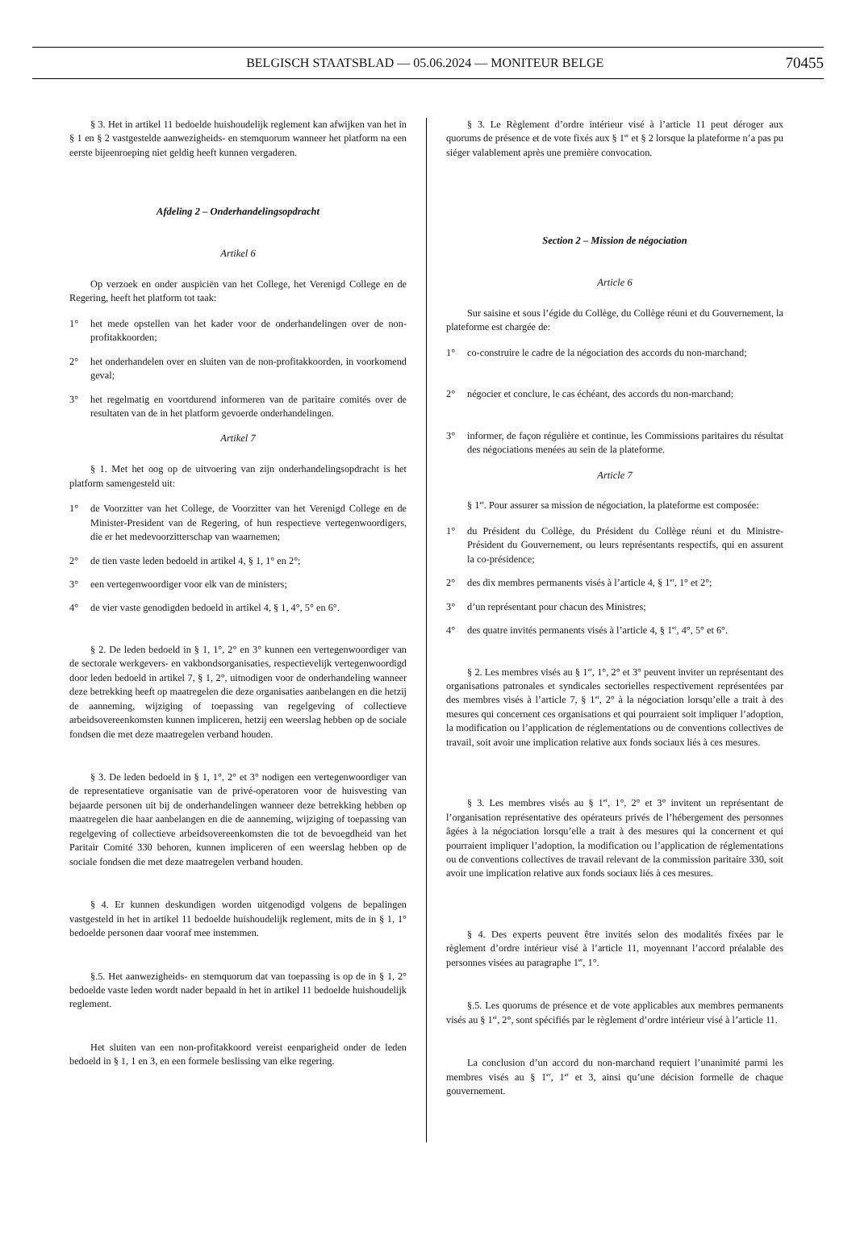BELGISCH STAATSBLAD — 05.06.2024 — MONITEUR BELGE
70455
§ 3. Het in artikel 11 bedoelde huishoudelijk reglement kan afwijken van het in § 1 en § 2 vastgestelde aanwezigheids- en stemquorum wanneer het platform na een eerste bijeenroeping niet geldig heeft kunnen vergaderen.
Afdeling 2 – Onderhandelingsopdracht
Artikel 6
Op verzoek en onder auspiciën van het College, het Verenigd College en de Regering, heeft het platform tot taak:
1° het mede opstellen van het kader voor de onderhandelingen over de non-profitakkoorden;
2° het onderhandelen over en sluiten van de non-profitakkoorden, in voorkomend geval;
3° het regelmatig en voortdurend informeren van de paritaire comités over de resultaten van de in het platform gevoerde onderhandelingen.
Artikel 7
§ 1. Met het oog op de uitvoering van zijn onderhandelingsopdracht is het platform samengesteld uit:
1° de Voorzitter van het College, de Voorzitter van het Verenigd College en de Minister-President van de Regering, of hun respectieve vertegenwoordigers, die er het medevoorzitterschap van waarnemen;
2° de tien vaste leden bedoeld in artikel 4, § 1, 1° en 2°;
3° een vertegenwoordiger voor elk van de ministers;
4° de vier vaste genodigden bedoeld in artikel 4, § 1, 4°, 5° en 6°.
§ 2. De leden bedoeld in § 1, 1°, 2° en 3° kunnen een vertegenwoordiger van de sectorale werkgevers- en vakbondsorganisaties, respectievelijk vertegenwoordigd door leden bedoeld in artikel 7, § 1, 2°, uitnodigen voor de onderhandeling wanneer deze betrekking heeft op maatregelen die deze organisaties aanbelangen en die hetzij de aanneming, wijziging of toepassing van regelgeving of collectieve arbeidsovereenkomsten kunnen impliceren, hetzij een weerslag hebben op de sociale fondsen die met deze maatregelen verband houden.
§ 3. De leden bedoeld in § 1, 1°, 2° et 3° nodigen een vertegenwoordiger van de representatieve organisatie van de privé-operatoren voor de huisvesting van bejaarde personen uit bij de onderhandelingen wanneer deze betrekking hebben op maatregelen die haar aanbelangen en die de aanneming, wijziging of toepassing van regelgeving of collectieve arbeidsovereenkomsten die tot de bevoegdheid van het Paritair Comité 330 behoren, kunnen impliceren of een weerslag hebben op de sociale fondsen die met deze maatregelen verband houden.
§ 4. Er kunnen deskundigen worden uitgenodigd volgens de bepalingen vastgesteld in het in artikel 11 bedoelde huishoudelijk reglement, mits de in § 1, 1° bedoelde personen daar vooraf mee instemmen.
§.5. Het aanwezigheids- en stemquorum dat van toepassing is op de in § 1, 2° bedoelde vaste leden wordt nader bepaald in het in artikel 11 bedoelde huishoudelijk reglement.
Het sluiten van een non-profitakkoord vereist eenparigheid onder de leden bedoeld in § 1, 1 en 3, en een formele beslissing van elke regering.
§ 3. Le Règlement d’ordre intérieur visé à l’article 11 peut déroger aux quorums de présence et de vote fixés aux § 1<sup>er</sup> et § 2 lorsque la plateforme n’a pas pu siéger valablement après une première convocation.
Section 2 – Mission de négociation
Article 6
Sur saisine et sous l’égide du Collège, du Collège réuni et du Gouvernement, la plateforme est chargée de:
1° co-construire le cadre de la négociation des accords du non-marchand;
2° négocier et conclure, le cas échéant, des accords du non-marchand;
3° informer, de façon régulière et continue, les Commissions paritaires du résultat des négociations menées au sein de la plateforme.
Article 7
§ 1<sup>er</sup>. Pour assurer sa mission de négociation, la plateforme est composée:
1° du Président du Collège, du Président du Collège réuni et du Ministre-Président du Gouvernement, ou leurs représentants respectifs, qui en assurent la co-présidence;
2° des dix membres permanents visés à l’article 4, § 1<sup>er</sup>, 1° et 2°;
3° d’un représentant pour chacun des Ministres;
4° des quatre invités permanents visés à l’article 4, § 1<sup>er</sup>, 4°, 5° et 6°.
§ 2. Les membres visés au § 1<sup>er</sup>, 1°, 2° et 3° peuvent inviter un représentant des organisations patronales et syndicales sectorielles respectivement représentées par des membres visés à l’article 7, § 1<sup>er</sup>, 2° à la négociation lorsqu’elle a trait à des mesures qui concernent ces organisations et qui pourraient soit impliquer l’adoption, la modification ou l’application de réglementations ou de conventions collectives de travail, soit avoir une implication relative aux fonds sociaux liés à ces mesures.
§ 3. Les membres visés au § 1<sup>er</sup>, 1°, 2° et 3° invitent un représentant de l’organisation représentative des opérateurs privés de l’hébergement des personnes âgées à la négociation lorsqu’elle a trait à des mesures qui la concernent et qui pourraient impliquer l’adoption, la modification ou l’application de réglementations ou de conventions collectives de travail relevant de la commission paritaire 330, soit avoir une implication relative aux fonds sociaux liés à ces mesures.
§ 4. Des experts peuvent être invités selon des modalités fixées par le règlement d’ordre intérieur visé à l’article 11, moyennant l’accord préalable des personnes visées au paragraphe 1<sup>er</sup>, 1°.
§.5. Les quorums de présence et de vote applicables aux membres permanents visés au § 1<sup>er</sup>, 2°, sont spécifiés par le règlement d’ordre intérieur visé à l’article 11.
La conclusion d’un accord du non-marchand requiert l’unanimité parmi les membres visés au § 1<sup>er</sup>, 1<sup>er</sup> et 3, ainsi qu’une décision formelle de chaque gouvernement.